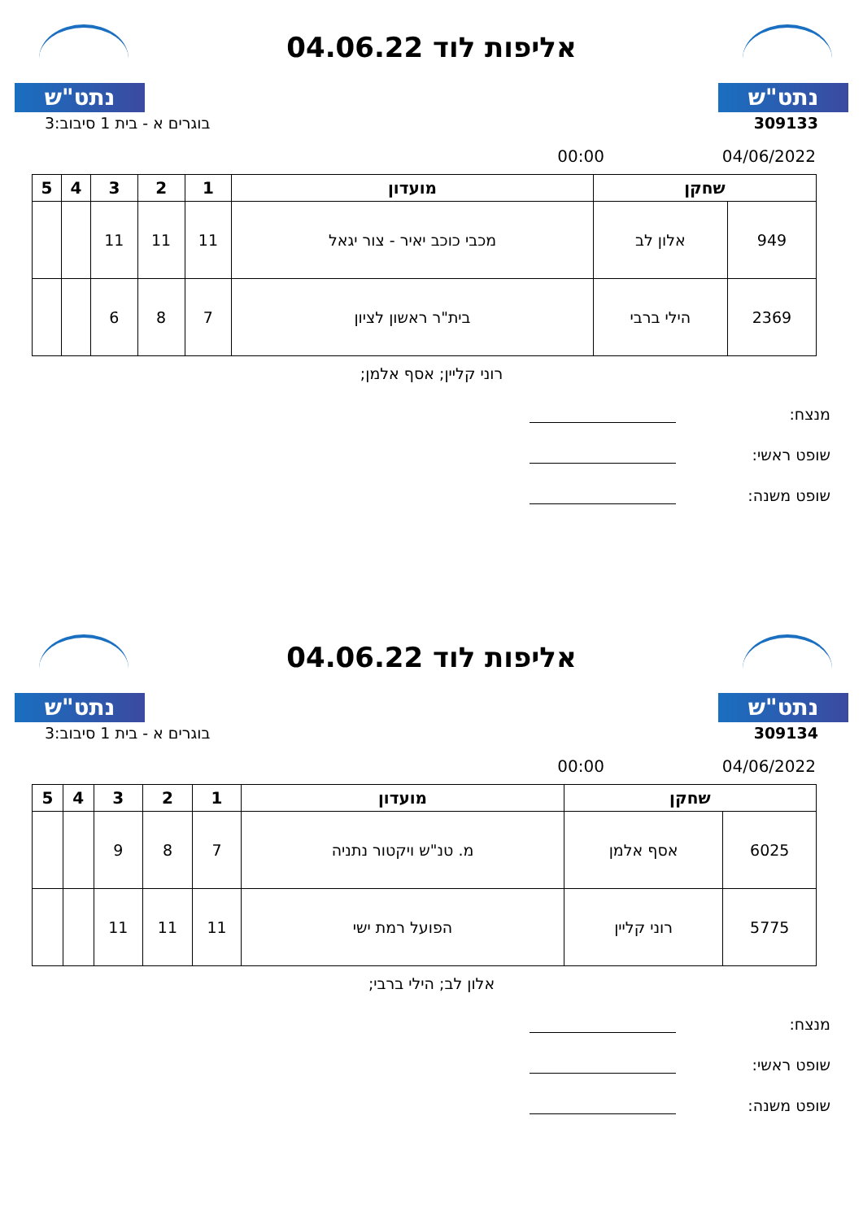נתט"ש
אליפות לוד 04.06.22
נתט"ש
309133 בוגרים א - בית 1 סיבוב:3
04/06/2022 00:00
| שחקן | | מועדון | 1 | 2 | 3 | 4 | 5 |
| --- | --- | --- | --- | --- | --- | --- | --- |
| 949 | אלון לב | מכבי כוכב יאיר - צור יגאל | 11 | 11 | 11 | | |
| 2369 | הילי ברבי | בית"ר ראשון לציון | 7 | 8 | 6 | | |
רוני קליין; אסף אלמן;
מנצח:
שופט ראשי:
שופט משנה:
נתט"ש
אליפות לוד 04.06.22
נתט"ש
309134 בוגרים א - בית 1 סיבוב:3
04/06/2022 00:00
| שחקן | | מועדון | 1 | 2 | 3 | 4 | 5 |
| --- | --- | --- | --- | --- | --- | --- | --- |
| 6025 | אסף אלמן | מ. טנ"ש ויקטור נתניה | 7 | 8 | 9 | | |
| 5775 | רוני קליין | הפועל רמת ישי | 11 | 11 | 11 | | |
אלון לב; הילי ברבי;
מנצח:
שופט ראשי:
שופט משנה: